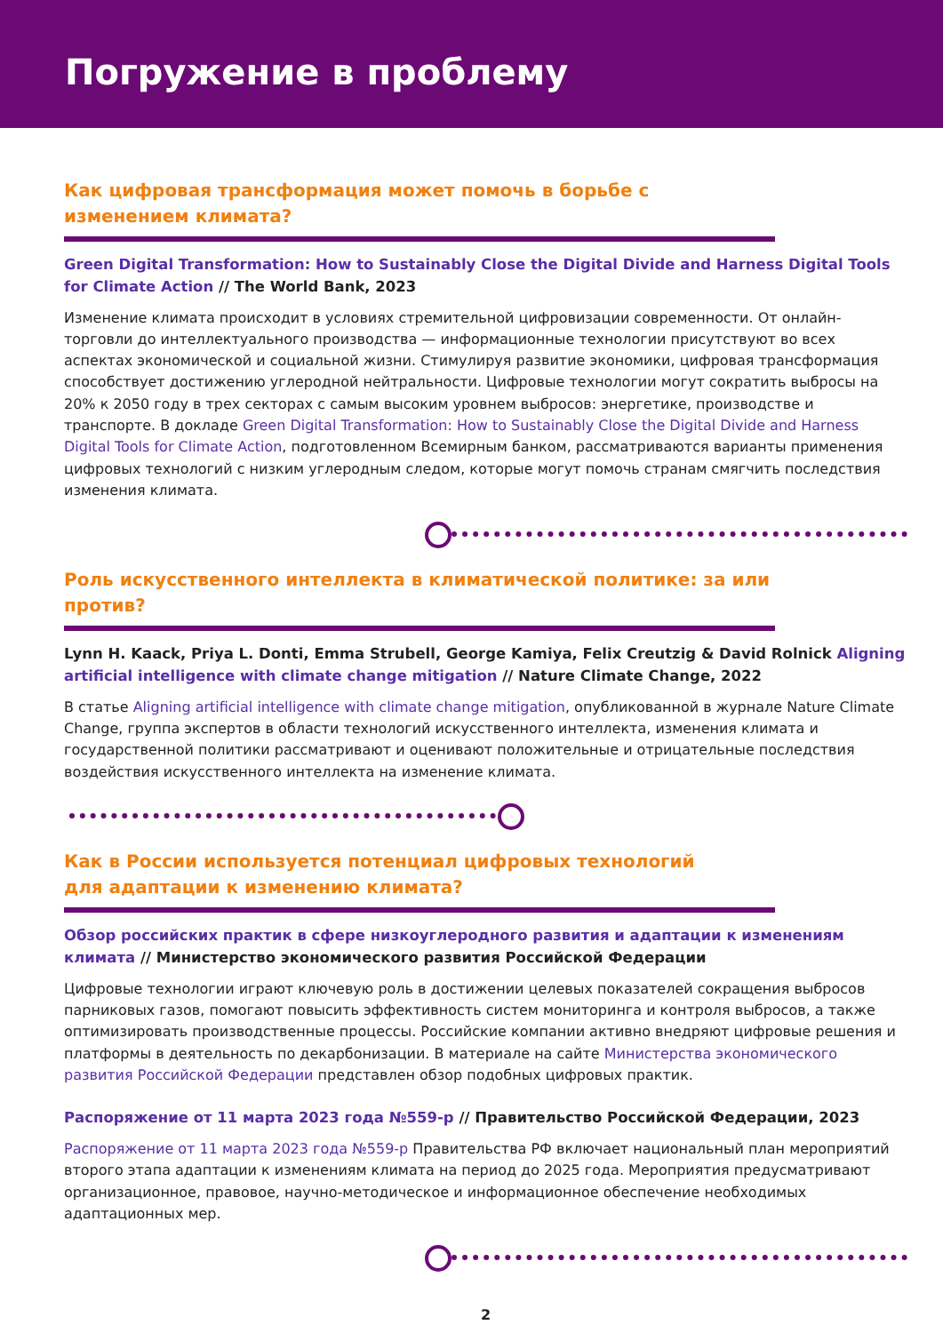Погружение в проблему
Как цифровая трансформация может помочь в борьбе с изменением климата?
Green Digital Transformation: How to Sustainably Close the Digital Divide and Harness Digital Tools for Climate Action // The World Bank, 2023
Изменение климата происходит в условиях стремительной цифровизации современности. От онлайн-торговли до интеллектуального производства — информационные технологии присутствуют во всех аспектах экономической и социальной жизни. Стимулируя развитие экономики, цифровая трансформация способствует достижению углеродной нейтральности. Цифровые технологии могут сократить выбросы на 20% к 2050 году в трех секторах с самым высоким уровнем выбросов: энергетике, производстве и транспорте. В докладе Green Digital Transformation: How to Sustainably Close the Digital Divide and Harness Digital Tools for Climate Action, подготовленном Всемирным банком, рассматриваются варианты применения цифровых технологий с низким углеродным следом, которые могут помочь странам смягчить последствия изменения климата.
Роль искусственного интеллекта в климатической политике: за или против?
Lynn H. Kaack, Priya L. Donti, Emma Strubell, George Kamiya, Felix Creutzig & David Rolnick Aligning artificial intelligence with climate change mitigation // Nature Climate Change, 2022
В статье Aligning artificial intelligence with climate change mitigation, опубликованной в журнале Nature Climate Change, группа экспертов в области технологий искусственного интеллекта, изменения климата и государственной политики рассматривают и оценивают положительные и отрицательные последствия воздействия искусственного интеллекта на изменение климата.
Как в России используется потенциал цифровых технологий
для адаптации к изменению климата?
Обзор российских практик в сфере низкоуглеродного развития и адаптации к изменениям климата // Министерство экономического развития Российской Федерации
Цифровые технологии играют ключевую роль в достижении целевых показателей сокращения выбросов парниковых газов, помогают повысить эффективность систем мониторинга и контроля выбросов, а также оптимизировать производственные процессы. Российские компании активно внедряют цифровые решения и платформы в деятельность по декарбонизации. В материале на сайте Министерства экономического развития Российской Федерации представлен обзор подобных цифровых практик.
Распоряжение от 11 марта 2023 года №559-р // Правительство Российской Федерации, 2023
Распоряжение от 11 марта 2023 года №559-р Правительства РФ включает национальный план мероприятий второго этапа адаптации к изменениям климата на период до 2025 года. Мероприятия предусматривают организационное, правовое, научно-методическое и информационное обеспечение необходимых адаптационных мер.
2